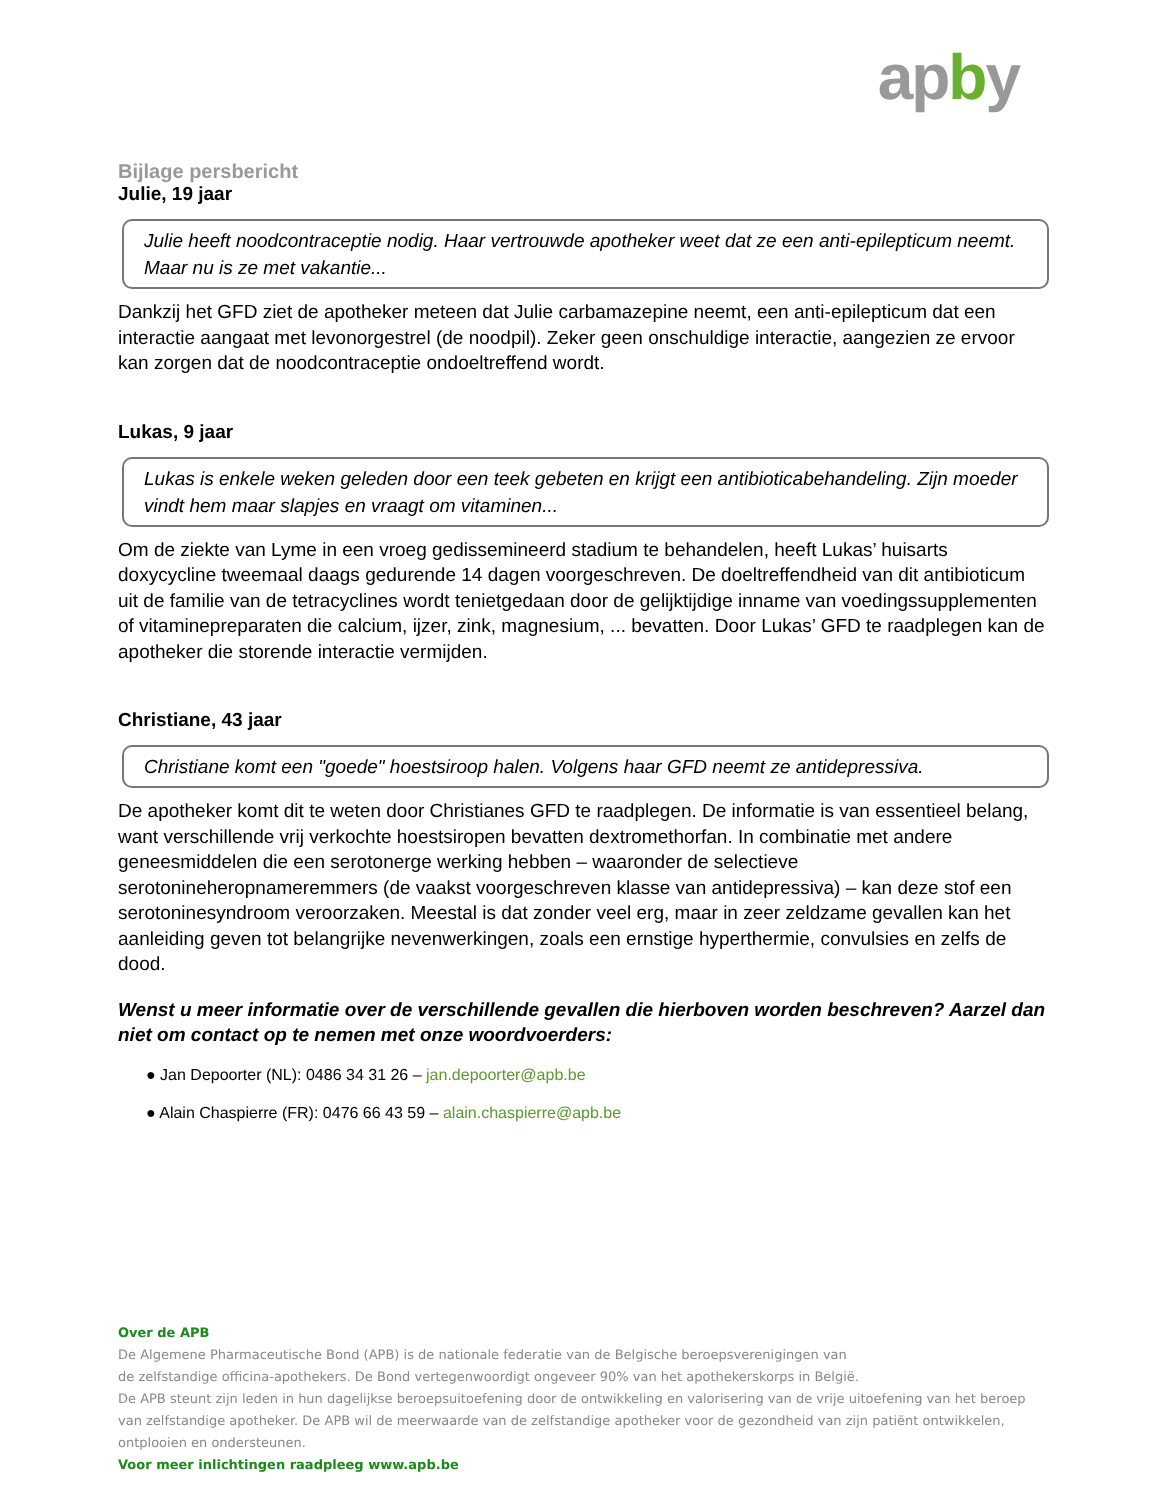apby
Bijlage persbericht
Julie, 19 jaar
Julie heeft noodcontraceptie nodig. Haar vertrouwde apotheker weet dat ze een anti-epilepticum neemt. Maar nu is ze met vakantie...
Dankzij het GFD ziet de apotheker meteen dat Julie carbamazepine neemt, een anti-epilepticum dat een interactie aangaat met levonorgestrel (de noodpil). Zeker geen onschuldige interactie, aangezien ze ervoor kan zorgen dat de noodcontraceptie ondoeltreffend wordt.
Lukas, 9 jaar
Lukas is enkele weken geleden door een teek gebeten en krijgt een antibioticabehandeling. Zijn moeder vindt hem maar slapjes en vraagt om vitaminen...
Om de ziekte van Lyme in een vroeg gedissemineerd stadium te behandelen, heeft Lukas’ huisarts doxycycline tweemaal daags gedurende 14 dagen voorgeschreven. De doeltreffendheid van dit antibioticum uit de familie van de tetracyclines wordt tenietgedaan door de gelijktijdige inname van voedingssupplementen of vitaminepreparaten die calcium, ijzer, zink, magnesium, ... bevatten. Door Lukas’ GFD te raadplegen kan de apotheker die storende interactie vermijden.
Christiane, 43 jaar
Christiane komt een "goede" hoestsiroop halen. Volgens haar GFD neemt ze antidepressiva.
De apotheker komt dit te weten door Christianes GFD te raadplegen. De informatie is van essentieel belang, want verschillende vrij verkochte hoestsiropen bevatten dextromethorfan. In combinatie met andere geneesmiddelen die een serotonerge werking hebben – waaronder de selectieve serotonineheropnameremmers (de vaakst voorgeschreven klasse van antidepressiva) – kan deze stof een serotoninesyndroom veroorzaken. Meestal is dat zonder veel erg, maar in zeer zeldzame gevallen kan het aanleiding geven tot belangrijke nevenwerkingen, zoals een ernstige hyperthermie, convulsies en zelfs de dood.
Wenst u meer informatie over de verschillende gevallen die hierboven worden beschreven? Aarzel dan niet om contact op te nemen met onze woordvoerders:
● Jan Depoorter (NL): 0486 34 31 26 – jan.depoorter@apb.be
● Alain Chaspierre (FR): 0476 66 43 59 – alain.chaspierre@apb.be
Over de APB
De Algemene Pharmaceutische Bond (APB) is de nationale federatie van de Belgische beroepsverenigingen van
de zelfstandige officina-apothekers. De Bond vertegenwoordigt ongeveer 90% van het apothekerskorps in België.
De APB steunt zijn leden in hun dagelijkse beroepsuitoefening door de ontwikkeling en valorisering van de vrije uitoefening van het beroep van zelfstandige apotheker. De APB wil de meerwaarde van de zelfstandige apotheker voor de gezondheid van zijn patiënt ontwikkelen, ontplooien en ondersteunen.
Voor meer inlichtingen raadpleeg www.apb.be